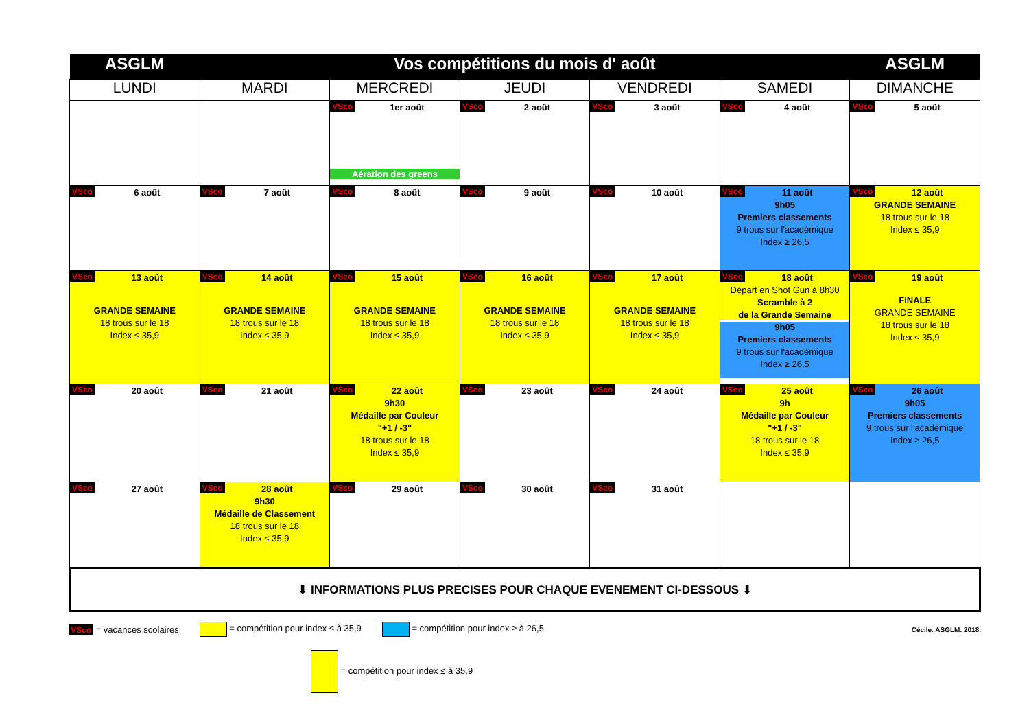| ASGLM | Vos compétitions du mois d' août | | | | | ASGLM |
| --- | --- | --- | --- | --- | --- | --- |
| LUNDI | MARDI | MERCREDI | JEUDI | VENDREDI | SAMEDI | DIMANCHE |
| | | VSco 1er août Aération des greens | VSco 2 août | VSco 3 août | VSco 4 août | VSco 5 août |
| VSco 6 août | VSco 7 août | VSco 8 août | VSco 9 août | VSco 10 août | VSco 11 août 9h05 Premiers classements 9 trous sur l'académique Index ≥ 26,5 | VSco 12 août GRANDE SEMAINE 18 trous sur le 18 Index ≤ 35,9 |
| VSco 13 août GRANDE SEMAINE 18 trous sur le 18 Index ≤ 35,9 | VSco 14 août GRANDE SEMAINE 18 trous sur le 18 Index ≤ 35,9 | VSco 15 août GRANDE SEMAINE 18 trous sur le 18 Index ≤ 35,9 | VSco 16 août GRANDE SEMAINE 18 trous sur le 18 Index ≤ 35,9 | VSco 17 août GRANDE SEMAINE 18 trous sur le 18 Index ≤ 35,9 | VSco 18 août Départ en Shot Gun à 8h30 Scramble à 2 de la Grande Semaine 9h05 Premiers classements 9 trous sur l'académique Index ≥ 26,5 | VSco 19 août FINALE GRANDE SEMAINE 18 trous sur le 18 Index ≤ 35,9 |
| VSco 20 août | VSco 21 août | VSco 22 août 9h30 Médaille par Couleur "+1 / -3" 18 trous sur le 18 Index ≤ 35,9 | VSco 23 août | VSco 24 août | VSco 25 août 9h Médaille par Couleur "+1 / -3" 18 trous sur le 18 Index ≤ 35,9 | VSco 26 août 9h05 Premiers classements 9 trous sur l'académique Index ≥ 26,5 |
| VSco 27 août | VSco 28 août 9h30 Médaille de Classement 18 trous sur le 18 Index ≤ 35,9 | VSco 29 août | VSco 30 août | VSco 31 août | | |
| ⬇ INFORMATIONS PLUS PRECISES POUR CHAQUE EVENEMENT CI-DESSOUS ⬇ | | | | | | |
VSco = vacances scolaires = compétition pour index ≤ à 35,9 = compétition pour index ≥ à 26,5 Cécile. ASGLM. 2018.
= compétition pour index ≤ à 35,9